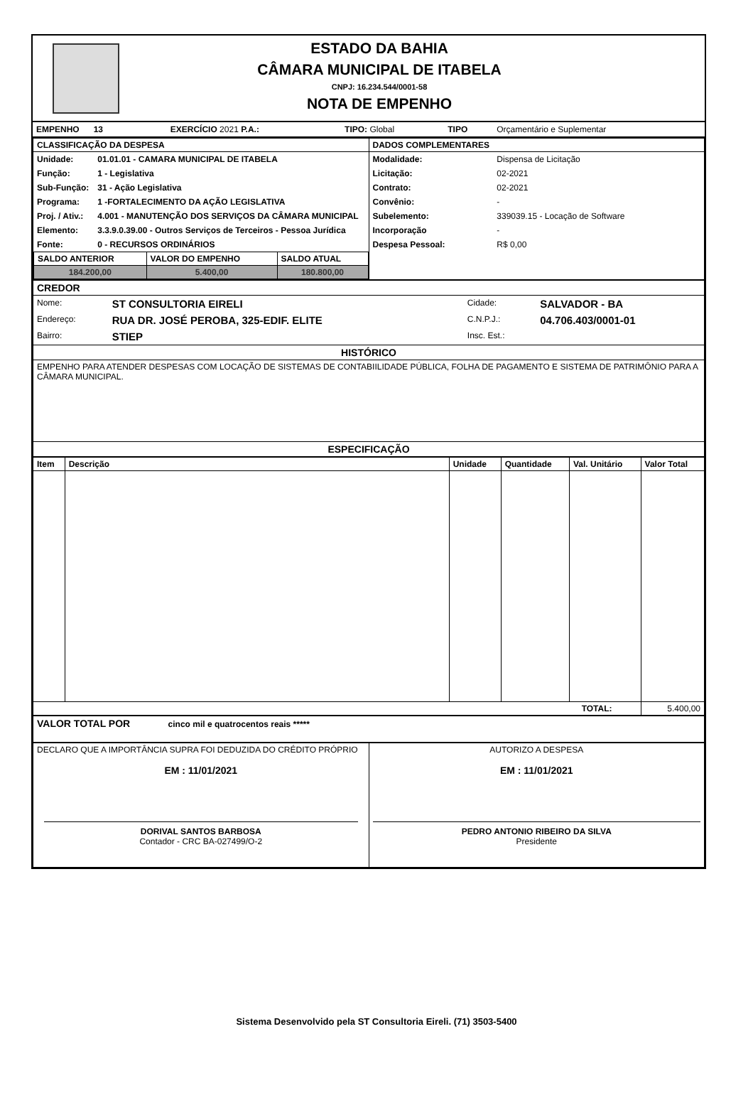ESTADO DA BAHIA
CÂMARA MUNICIPAL DE ITABELA
CNPJ: 16.234.544/0001-58
NOTA DE EMPENHO
| EMPENHO 13 | EXERCÍCIO 2021 P.A.: | TIPO: Global | TIPO | Orçamentário e Suplementar |
| CLASSIFICAÇÃO DA DESPESA | DADOS COMPLEMENTARES |
| --- | --- |
| / Unidade: / 01.01.01 - CAMARA MUNICIPAL DE ITABELA / / Função: / 1 - Legislativa / / Sub-Função: / 31 - Ação Legislativa / / Programa: / 1 -FORTALECIMENTO DA AÇÃO LEGISLATIVA / / Proj. / Ativ.: / 4.001 - MANUTENÇÃO DOS SERVIÇOS DA CÂMARA MUNICIPAL / / Elemento: / 3.3.9.0.39.00 - Outros Serviços de Terceiros - Pessoa Jurídica / / Fonte: / 0 - RECURSOS ORDINÁRIOS / / SALDO ANTERIOR / VALOR DO EMPENHO / SALDO ATUAL / / --- / --- / --- / / 184.200,00 / 5.400,00 / 180.800,00 / | / Modalidade: / Dispensa de Licitação / / Licitação: / 02-2021 / / Contrato: / 02-2021 / / Convênio: / - / / Subelemento: / 339039.15 - Locação de Software / / Incorporação / - / / Despesa Pessoal: / R$ 0,00 / |
| CREDOR |
| / Nome: / ST CONSULTORIA EIRELI / Cidade: / SALVADOR - BA / / Endereço: / RUA DR. JOSÉ PEROBA, 325-EDIF. ELITE / C.N.P.J.: / 04.706.403/0001-01 / / Bairro: / STIEP / Insc. Est.: / / |
| HISTÓRICO |
| EMPENHO PARA ATENDER DESPESAS COM LOCAÇÃO DE SISTEMAS DE CONTABIILIDADE PÚBLICA, FOLHA DE PAGAMENTO E SISTEMA DE PATRIMÔNIO PARA A CÂMARA MUNICIPAL. |
| ESPECIFICAÇÃO |
| Item | Descrição | Unidade | Quantidade | Val. Unitário | Valor Total |
| --- | --- | --- | --- | --- | --- |
| TOTAL: | | | | | 5.400,00 |
| VALOR TOTAL POR cinco mil e quatrocentos reais ***** |
| DECLARO QUE A IMPORTÂNCIA SUPRA FOI DEDUZIDA DO CRÉDITO PRÓPRIO EM : 11/01/2021 DORIVAL SANTOS BARBOSA Contador - CRC BA-027499/O-2 | AUTORIZO A DESPESA EM : 11/01/2021 PEDRO ANTONIO RIBEIRO DA SILVA Presidente |
Sistema Desenvolvido pela ST Consultoria Eireli. (71) 3503-5400